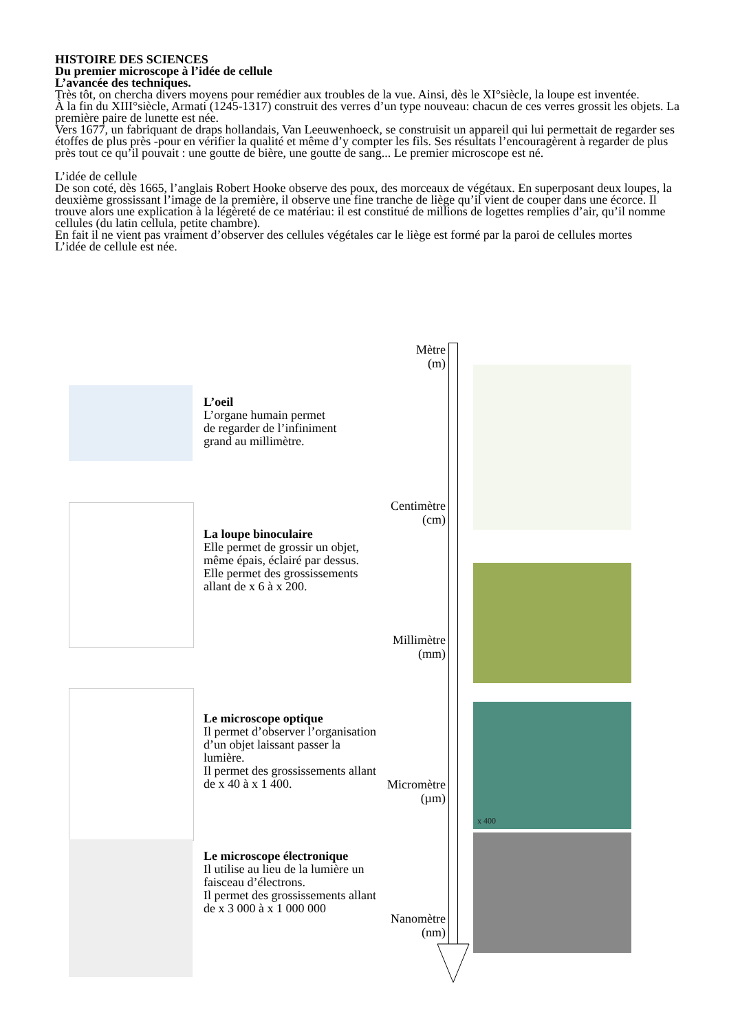HISTOIRE DES SCIENCES
Du premier microscope à l’idée de cellule
L’avancée des techniques.
Très tôt, on chercha divers moyens pour remédier aux troubles de la vue. Ainsi, dès le XI°siècle, la loupe est inventée.
À la fin du XIII°siècle, Armati (1245-1317) construit des verres d’un type nouveau: chacun de ces verres grossit les objets. La première paire de lunette est née.
Vers 1677, un fabriquant de draps hollandais, Van Leeuwenhoeck, se construisit un appareil qui lui permettait de regarder ses étoffes de plus près -pour en vérifier la qualité et même d’y compter les fils. Ses résultats l’encouragèrent à regarder de plus près tout ce qu’il pouvait : une goutte de bière, une goutte de sang... Le premier microscope est né.
L’idée de cellule
De son coté, dès 1665, l’anglais Robert Hooke observe des poux, des morceaux de végétaux. En superposant deux loupes, la deuxième grossissant l’image de la première, il observe une fine tranche de liège qu’il vient de couper dans une écorce. Il trouve alors une explication à la légèreté de ce matériau: il est constitué de millions de logettes remplies d’air, qu’il nomme cellules (du latin cellula, petite chambre).
En fait il ne vient pas vraiment d’observer des cellules végétales car le liège est formé par la paroi de cellules mortes
L’idée de cellule est née.
Mètre
(m)
Centimètre
(cm)
Millimètre
(mm)
Micromètre
(µm)
Nanomètre
(nm)
L’oeil
L’organe humain permet
de regarder de l’infiniment
grand au millimètre.
La loupe binoculaire
Elle permet de grossir un objet,
même épais, éclairé par dessus.
Elle permet des grossissements
allant de x 6 à x 200.
Le microscope optique
Il permet d’observer l’organisation
d’un objet laissant passer la
lumière.
Il permet des grossissements allant
de x 40 à x 1 400.
Le microscope électronique
Il utilise au lieu de la lumière un
faisceau d’électrons.
Il permet des grossissements allant
de x 3 000 à x 1 000 000
x 400